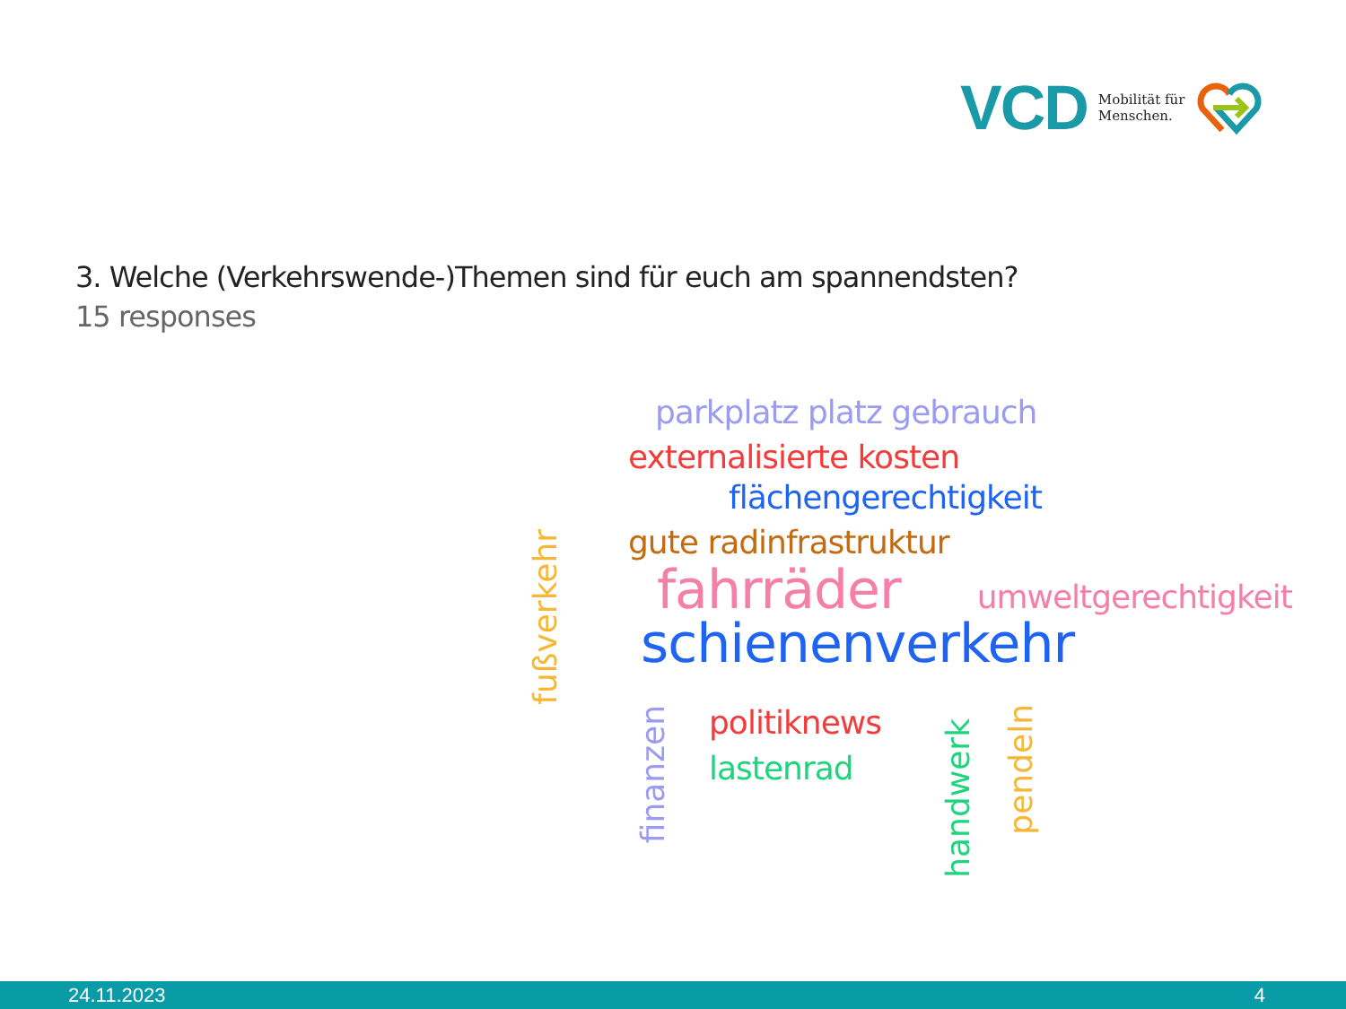VCD Mobilität für
Menschen.
3. Welche (Verkehrswende-)Themen sind für euch am spannendsten?
15 responses
fußverkehr
parkplatz platz gebrauch
externalisierte kosten
flächengerechtigkeit
gute radinfrastruktur
fahrräder umweltgerechtigkeit
schienenverkehr
finanzen
politiknews
lastenrad
handwerk
pendeln
24.11.2023 4